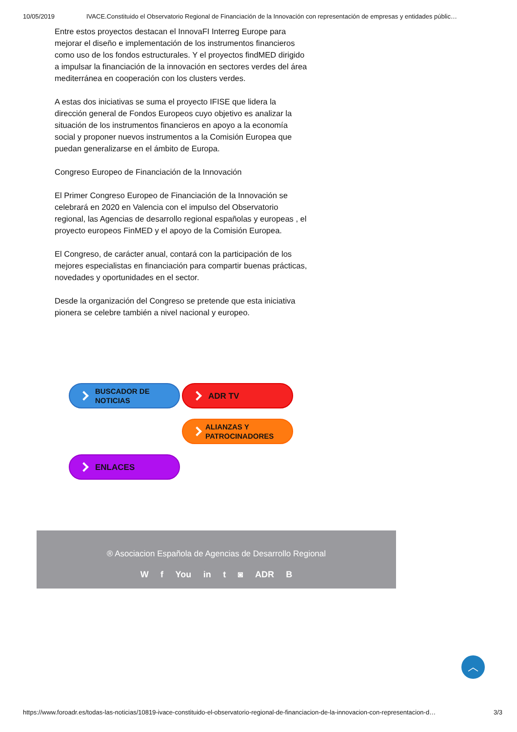10/05/2019 IVACE.Constituido el Observatorio Regional de Financiación de la Innovación con representación de empresas y entidades públic…
Entre estos proyectos destacan el InnovaFI Interreg Europe para mejorar el diseño e implementación de los instrumentos financieros como uso de los fondos estructurales. Y el proyectos findMED dirigido a impulsar la financiación de la innovación en sectores verdes del área mediterránea en cooperación con los clusters verdes.
A estas dos iniciativas se suma el proyecto IFISE que lidera la dirección general de Fondos Europeos cuyo objetivo es analizar la situación de los instrumentos financieros en apoyo a la economía social y proponer nuevos instrumentos a la Comisión Europea que puedan generalizarse en el ámbito de Europa.
Congreso Europeo de Financiación de la Innovación
El Primer Congreso Europeo de Financiación de la Innovación se celebrará en 2020 en Valencia con el impulso del Observatorio regional, las Agencias de desarrollo regional españolas y europeas , el proyecto europeos FinMED y el apoyo de la Comisión Europea.
El Congreso, de carácter anual, contará con la participación de los mejores especialistas en financiación para compartir buenas prácticas, novedades y oportunidades en el sector.
Desde la organización del Congreso se pretende que esta iniciativa pionera se celebre también a nivel nacional y europeo.
BUSCADOR DE
NOTICIAS
ADR TV
ALIANZAS Y
PATROCINADORES
ENLACES
® Asociacion Española de Agencias de Desarrollo Regional
W f You in t ◙ ADR B
︿
https://www.foroadr.es/todas-las-noticias/10819-ivace-constituido-el-observatorio-regional-de-financiacion-de-la-innovacion-con-representacion-d… 3/3